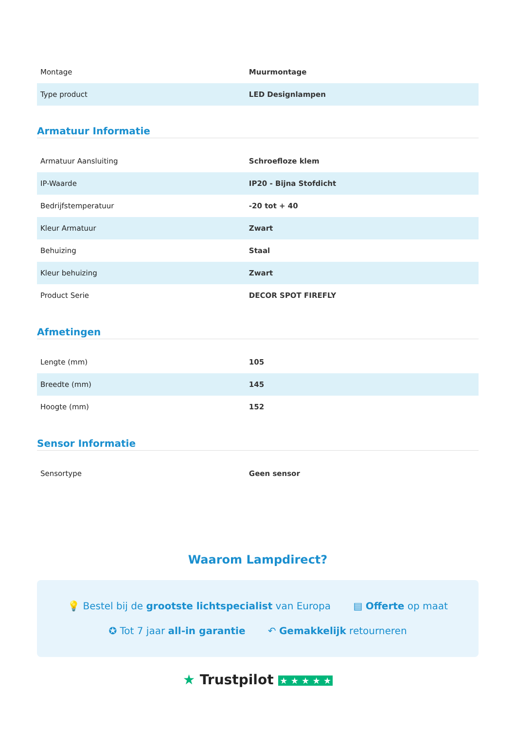| Montage | Muurmontage |
| Type product | LED Designlampen |
Armatuur Informatie
| Armatuur Aansluiting | Schroefloze klem |
| IP-Waarde | IP20 - Bijna Stofdicht |
| Bedrijfstemperatuur | -20 tot + 40 |
| Kleur Armatuur | Zwart |
| Behuizing | Staal |
| Kleur behuizing | Zwart |
| Product Serie | DECOR SPOT FIREFLY |
Afmetingen
| Lengte (mm) | 105 |
| Breedte (mm) | 145 |
| Hoogte (mm) | 152 |
Sensor Informatie
| Sensortype | Geen sensor |
Waarom Lampdirect?
💡 Bestel bij de grootste lichtspecialist van Europa ▤ Offerte op maat
✪ Tot 7 jaar all-in garantie ↶ Gemakkelijk retourneren
★ Trustpilot ★ ★ ★ ★ ★